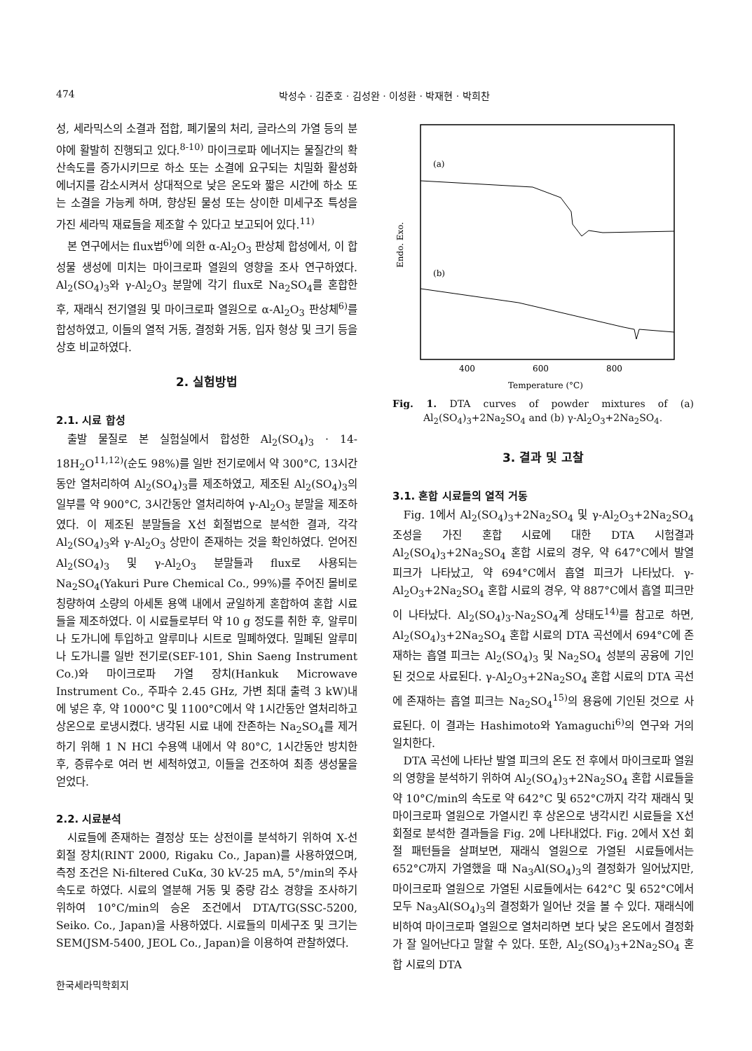474 박성수 · 김준호 · 김성완 · 이성환 · 박재현 · 박희찬
성, 세라믹스의 소결과 접합, 폐기물의 처리, 글라스의 가열 등의 분야에 활발히 진행되고 있다.<sup>8-10)</sup> 마이크로파 에너지는 물질간의 확산속도를 증가시키므로 하소 또는 소결에 요구되는 치밀화 활성화 에너지를 감소시켜서 상대적으로 낮은 온도와 짧은 시간에 하소 또는 소결을 가능케 하며, 향상된 물성 또는 상이한 미세구조 특성을 가진 세라믹 재료들을 제조할 수 있다고 보고되어 있다.<sup>11)</sup>
본 연구에서는 flux법<sup>6)</sup>에 의한 α-Al<sub>2</sub>O<sub>3</sub> 판상체 합성에서, 이 합성물 생성에 미치는 마이크로파 열원의 영향을 조사 연구하였다. Al<sub>2</sub>(SO<sub>4</sub>)<sub>3</sub>와 γ-Al<sub>2</sub>O<sub>3</sub> 분말에 각기 flux로 Na<sub>2</sub>SO<sub>4</sub>를 혼합한 후, 재래식 전기열원 및 마이크로파 열원으로 α-Al<sub>2</sub>O<sub>3</sub> 판상체<sup>6)</sup>를 합성하였고, 이들의 열적 거동, 결정화 거동, 입자 형상 및 크기 등을 상호 비교하였다.
2. 실험방법
2.1. 시료 합성
출발 물질로 본 실험실에서 합성한 Al<sub>2</sub>(SO<sub>4</sub>)<sub>3</sub> · 14-18H<sub>2</sub>O<sup>11,12)</sup>(순도 98%)를 일반 전기로에서 약 300°C, 13시간동안 열처리하여 Al<sub>2</sub>(SO<sub>4</sub>)<sub>3</sub>를 제조하였고, 제조된 Al<sub>2</sub>(SO<sub>4</sub>)<sub>3</sub>의 일부를 약 900°C, 3시간동안 열처리하여 γ-Al<sub>2</sub>O<sub>3</sub> 분말을 제조하였다. 이 제조된 분말들을 X선 회절법으로 분석한 결과, 각각 Al<sub>2</sub>(SO<sub>4</sub>)<sub>3</sub>와 γ-Al<sub>2</sub>O<sub>3</sub> 상만이 존재하는 것을 확인하였다. 얻어진 Al<sub>2</sub>(SO<sub>4</sub>)<sub>3</sub> 및 γ-Al<sub>2</sub>O<sub>3</sub> 분말들과 flux로 사용되는 Na<sub>2</sub>SO<sub>4</sub>(Yakuri Pure Chemical Co., 99%)를 주어진 몰비로 칭량하여 소량의 아세톤 용액 내에서 균일하게 혼합하여 혼합 시료들을 제조하였다. 이 시료들로부터 약 10 g 정도를 취한 후, 알루미나 도가니에 투입하고 알루미나 시트로 밀폐하였다. 밀폐된 알루미나 도가니를 일반 전기로(SEF-101, Shin Saeng Instrument Co.)와 마이크로파 가열 장치(Hankuk Microwave Instrument Co., 주파수 2.45 GHz, 가변 최대 출력 3 kW)내에 넣은 후, 약 1000°C 및 1100°C에서 약 1시간동안 열처리하고 상온으로 로냉시켰다. 냉각된 시료 내에 잔존하는 Na<sub>2</sub>SO<sub>4</sub>를 제거하기 위해 1 N HCl 수용액 내에서 약 80°C, 1시간동안 방치한 후, 증류수로 여러 번 세척하였고, 이들을 건조하여 최종 생성물을 얻었다.
2.2. 시료분석
시료들에 존재하는 결정상 또는 상전이를 분석하기 위하여 X-선 회절 장치(RINT 2000, Rigaku Co., Japan)를 사용하였으며, 측정 조건은 Ni-filtered CuKα, 30 kV-25 mA, 5°/min의 주사 속도로 하였다. 시료의 열분해 거동 및 중량 감소 경향을 조사하기 위하여 10°C/min의 승온 조건에서 DTA/TG(SSC-5200, Seiko. Co., Japan)을 사용하였다. 시료들의 미세구조 및 크기는 SEM(JSM-5400, JEOL Co., Japan)을 이용하여 관찰하였다.
(a)
(b)
Endo. Exo.
400
600
800
Temperature (°C)
Fig. 1. DTA curves of powder mixtures of (a) Al<sub>2</sub>(SO<sub>4</sub>)<sub>3</sub>+2Na<sub>2</sub>SO<sub>4</sub> and (b) γ-Al<sub>2</sub>O<sub>3</sub>+2Na<sub>2</sub>SO<sub>4</sub>.
3. 결과 및 고찰
3.1. 혼합 시료들의 열적 거동
Fig. 1에서 Al<sub>2</sub>(SO<sub>4</sub>)<sub>3</sub>+2Na<sub>2</sub>SO<sub>4</sub> 및 γ-Al<sub>2</sub>O<sub>3</sub>+2Na<sub>2</sub>SO<sub>4</sub> 조성을 가진 혼합 시료에 대한 DTA 시험결과 Al<sub>2</sub>(SO<sub>4</sub>)<sub>3</sub>+2Na<sub>2</sub>SO<sub>4</sub> 혼합 시료의 경우, 약 647°C에서 발열 피크가 나타났고, 약 694°C에서 흡열 피크가 나타났다. γ-Al<sub>2</sub>O<sub>3</sub>+2Na<sub>2</sub>SO<sub>4</sub> 혼합 시료의 경우, 약 887°C에서 흡열 피크만이 나타났다. Al<sub>2</sub>(SO<sub>4</sub>)<sub>3</sub>-Na<sub>2</sub>SO<sub>4</sub>계 상태도<sup>14)</sup>를 참고로 하면, Al<sub>2</sub>(SO<sub>4</sub>)<sub>3</sub>+2Na<sub>2</sub>SO<sub>4</sub> 혼합 시료의 DTA 곡선에서 694°C에 존재하는 흡열 피크는 Al<sub>2</sub>(SO<sub>4</sub>)<sub>3</sub> 및 Na<sub>2</sub>SO<sub>4</sub> 성분의 공융에 기인된 것으로 사료된다. γ-Al<sub>2</sub>O<sub>3</sub>+2Na<sub>2</sub>SO<sub>4</sub> 혼합 시료의 DTA 곡선에 존재하는 흡열 피크는 Na<sub>2</sub>SO<sub>4</sub><sup>15)</sup>의 용융에 기인된 것으로 사료된다. 이 결과는 Hashimoto와 Yamaguchi<sup>6)</sup>의 연구와 거의 일치한다.
DTA 곡선에 나타난 발열 피크의 온도 전 후에서 마이크로파 열원의 영향을 분석하기 위하여 Al<sub>2</sub>(SO<sub>4</sub>)<sub>3</sub>+2Na<sub>2</sub>SO<sub>4</sub> 혼합 시료들을 약 10°C/min의 속도로 약 642°C 및 652°C까지 각각 재래식 및 마이크로파 열원으로 가열시킨 후 상온으로 냉각시킨 시료들을 X선 회절로 분석한 결과들을 Fig. 2에 나타내었다. Fig. 2에서 X선 회절 패턴들을 살펴보면, 재래식 열원으로 가열된 시료들에서는 652°C까지 가열했을 때 Na<sub>3</sub>Al(SO<sub>4</sub>)<sub>3</sub>의 결정화가 일어났지만, 마이크로파 열원으로 가열된 시료들에서는 642°C 및 652°C에서 모두 Na<sub>3</sub>Al(SO<sub>4</sub>)<sub>3</sub>의 결정화가 일어난 것을 볼 수 있다. 재래식에 비하여 마이크로파 열원으로 열처리하면 보다 낮은 온도에서 결정화가 잘 일어난다고 말할 수 있다. 또한, Al<sub>2</sub>(SO<sub>4</sub>)<sub>3</sub>+2Na<sub>2</sub>SO<sub>4</sub> 혼합 시료의 DTA
한국세라믹학회지